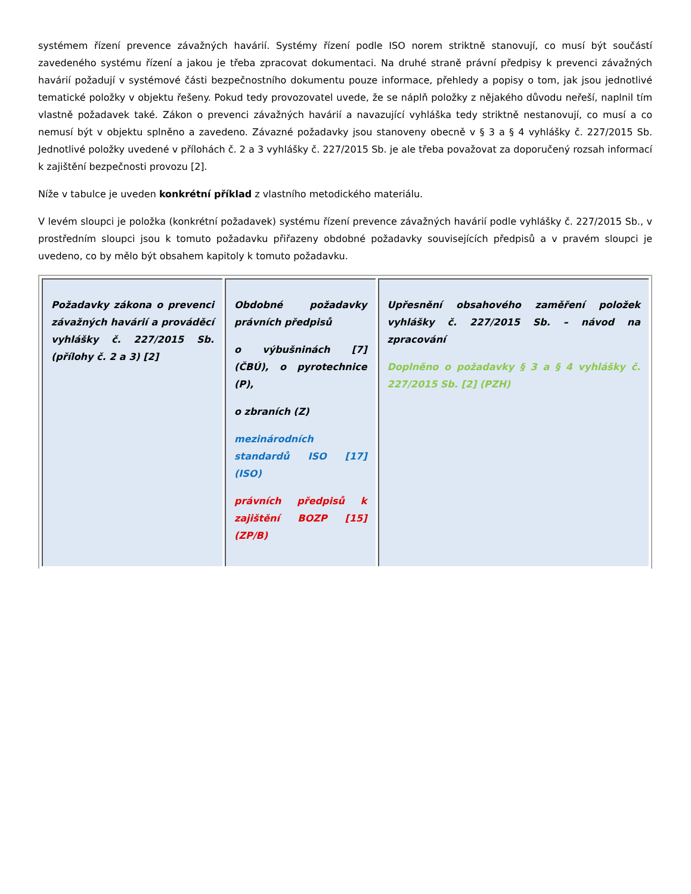systémem řízení prevence závažných havárií. Systémy řízení podle ISO norem striktně stanovují, co musí být součástí zavedeného systému řízení a jakou je třeba zpracovat dokumentaci. Na druhé straně právní předpisy k prevenci závažných havárií požadují v systémové části bezpečnostního dokumentu pouze informace, přehledy a popisy o tom, jak jsou jednotlivé tematické položky v objektu řešeny. Pokud tedy provozovatel uvede, že se náplň položky z nějakého důvodu neřeší, naplnil tím vlastně požadavek také. Zákon o prevenci závažných havárií a navazující vyhláška tedy striktně nestanovují, co musí a co nemusí být v objektu splněno a zavedeno. Závazné požadavky jsou stanoveny obecně v § 3 a § 4 vyhlášky č. 227/2015 Sb. Jednotlivé položky uvedené v přílohách č. 2 a 3 vyhlášky č. 227/2015 Sb. je ale třeba považovat za doporučený rozsah informací k zajištění bezpečnosti provozu [2].
Níže v tabulce je uveden konkrétní příklad z vlastního metodického materiálu.
V levém sloupci je položka (konkrétní požadavek) systému řízení prevence závažných havárií podle vyhlášky č. 227/2015 Sb., v prostředním sloupci jsou k tomuto požadavku přiřazeny obdobné požadavky souvisejících předpisů a v pravém sloupci je uvedeno, co by mělo být obsahem kapitoly k tomuto požadavku.
| Požadavky zákona o prevenci závažných havárií a prováděcí vyhlášky č. 227/2015 Sb. (přílohy č. 2 a 3) [2] | Obdobné požadavky právních předpisů o výbušninách [7] (ČBÚ), o pyrotechnice (P), o zbraních (Z) mezinárodních standardů ISO [17] (ISO) právních předpisů k zajištění BOZP [15] (ZP/B) | Upřesnění obsahového zaměření položek vyhlášky č. 227/2015 Sb. – návod na zpracování Doplněno o požadavky § 3 a § 4 vyhlášky č. 227/2015 Sb. [2] (PZH) |